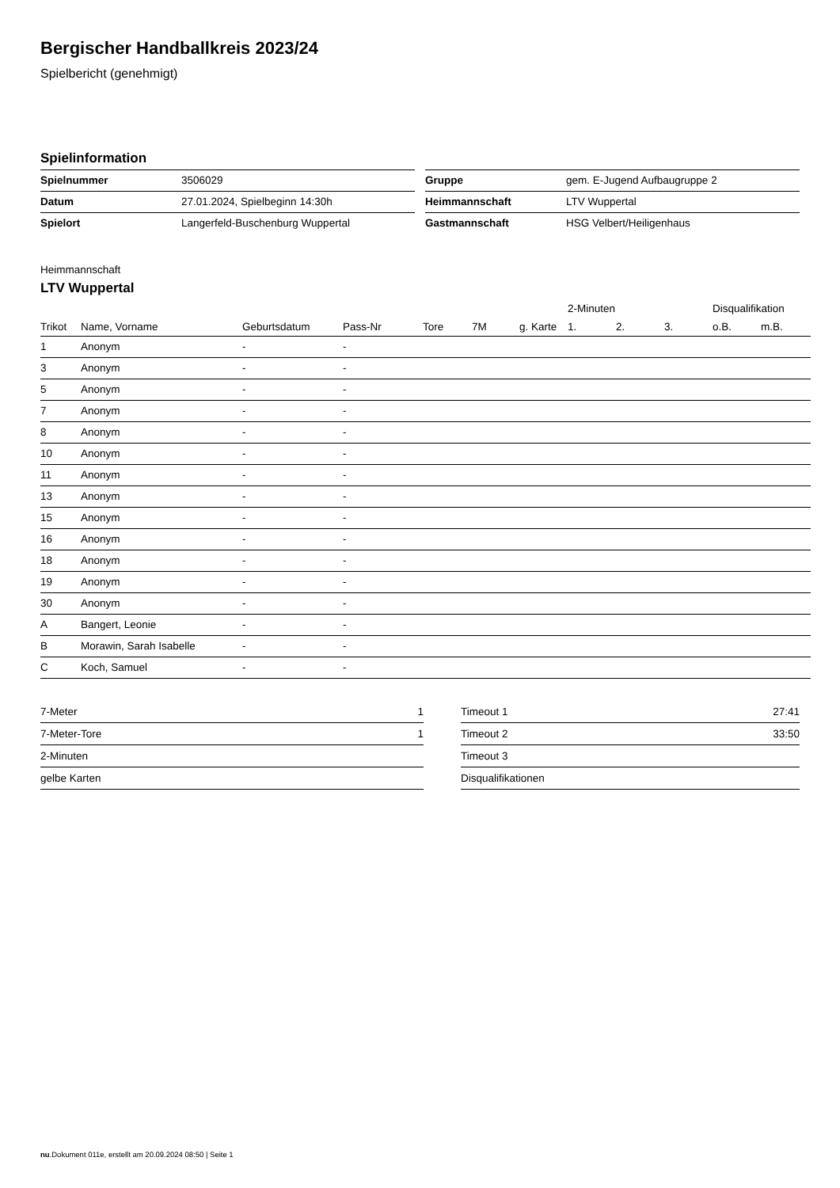Bergischer Handballkreis 2023/24
Spielbericht (genehmigt)
Spielinformation
| Spielnummer | 3506029 |
| Datum | 27.01.2024, Spielbeginn 14:30h |
| Spielort | Langerfeld-Buschenburg Wuppertal |
| Gruppe | gem. E-Jugend Aufbaugruppe 2 |
| Heimmannschaft | LTV Wuppertal |
| Gastmannschaft | HSG Velbert/Heiligenhaus |
Heimmannschaft
LTV Wuppertal
| | | | | | | | 2-Minuten | | | Disqualifikation | |
| --- | --- | --- | --- | --- | --- | --- | --- | --- | --- | --- | --- |
| Trikot | Name, Vorname | Geburtsdatum | Pass-Nr | Tore | 7M | g. Karte | 1. | 2. | 3. | o.B. | m.B. |
| 1 | Anonym | - | - | | | | | | | | |
| 3 | Anonym | - | - | | | | | | | | |
| 5 | Anonym | - | - | | | | | | | | |
| 7 | Anonym | - | - | | | | | | | | |
| 8 | Anonym | - | - | | | | | | | | |
| 10 | Anonym | - | - | | | | | | | | |
| 11 | Anonym | - | - | | | | | | | | |
| 13 | Anonym | - | - | | | | | | | | |
| 15 | Anonym | - | - | | | | | | | | |
| 16 | Anonym | - | - | | | | | | | | |
| 18 | Anonym | - | - | | | | | | | | |
| 19 | Anonym | - | - | | | | | | | | |
| 30 | Anonym | - | - | | | | | | | | |
| A | Bangert, Leonie | - | - | | | | | | | | |
| B | Morawin, Sarah Isabelle | - | - | | | | | | | | |
| C | Koch, Samuel | - | - | | | | | | | | |
| 7-Meter | 1 |
| 7-Meter-Tore | 1 |
| 2-Minuten | |
| gelbe Karten | |
| Timeout 1 | 27:41 |
| Timeout 2 | 33:50 |
| Timeout 3 | |
| Disqualifikationen | |
nu.Dokument 011e, erstellt am 20.09.2024 08:50 | Seite 1